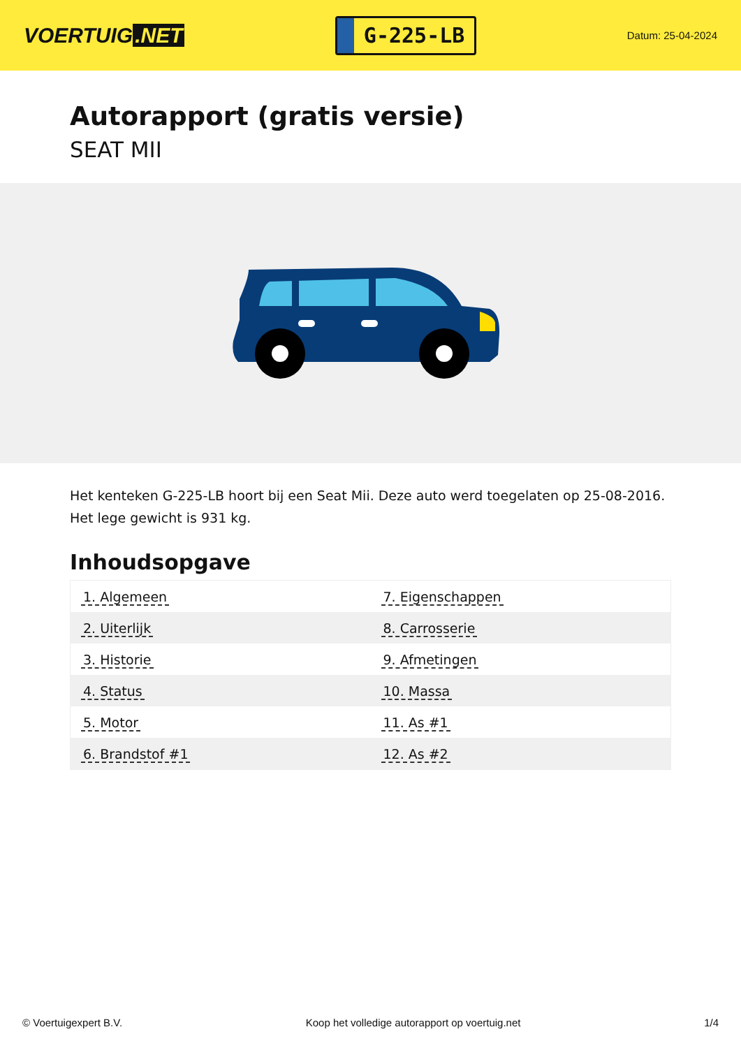VOERTUIG.NET
G-225-LB
Datum: 25-04-2024
Autorapport (gratis versie)
SEAT MII
Het kenteken G-225-LB hoort bij een Seat Mii. Deze auto werd toegelaten op 25-08-2016. Het lege gewicht is 931 kg.
Inhoudsopgave
| 1. Algemeen | 7. Eigenschappen |
| 2. Uiterlijk | 8. Carrosserie |
| 3. Historie | 9. Afmetingen |
| 4. Status | 10. Massa |
| 5. Motor | 11. As #1 |
| 6. Brandstof #1 | 12. As #2 |
© Voertuigexpert B.V. Koop het volledige autorapport op voertuig.net 1/4